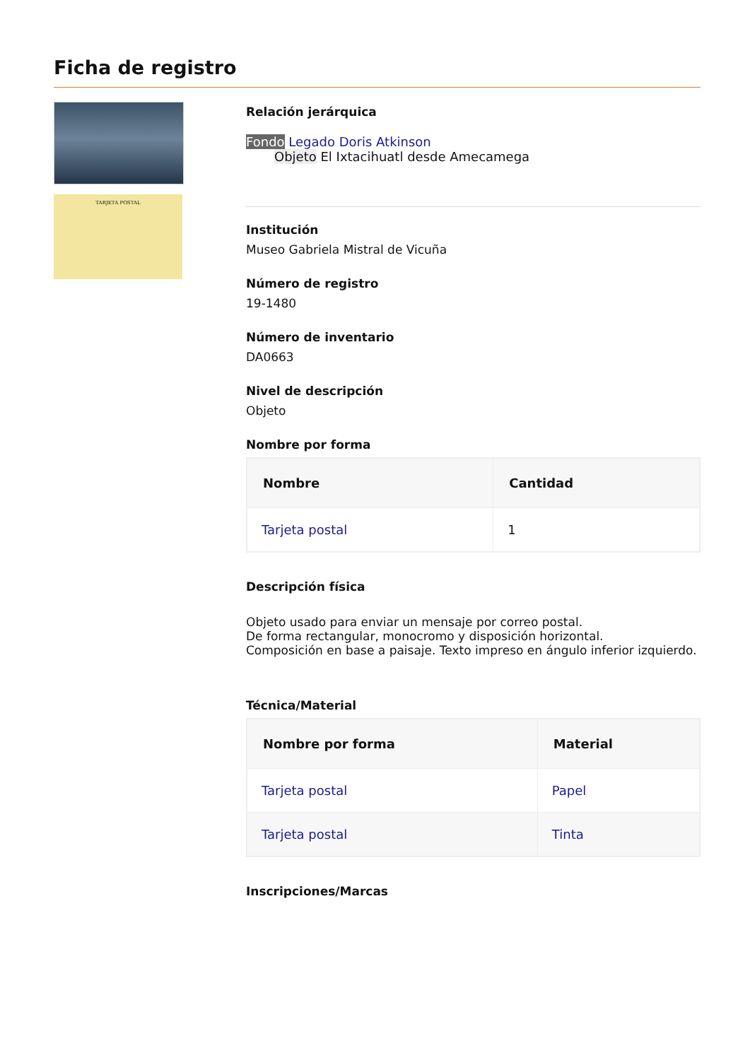Ficha de registro
TARJETA POSTAL
Relación jerárquica
Fondo Legado Doris Atkinson
Objeto El Ixtacihuatl desde Amecamega
Institución
Museo Gabriela Mistral de Vicuña
Número de registro
19-1480
Número de inventario
DA0663
Nivel de descripción
Objeto
Nombre por forma
| Nombre | Cantidad |
| --- | --- |
| Tarjeta postal | 1 |
Descripción física
Objeto usado para enviar un mensaje por correo postal.
De forma rectangular, monocromo y disposición horizontal.
Composición en base a paisaje. Texto impreso en ángulo inferior izquierdo.
Técnica/Material
| Nombre por forma | Material |
| --- | --- |
| Tarjeta postal | Papel |
| Tarjeta postal | Tinta |
Inscripciones/Marcas